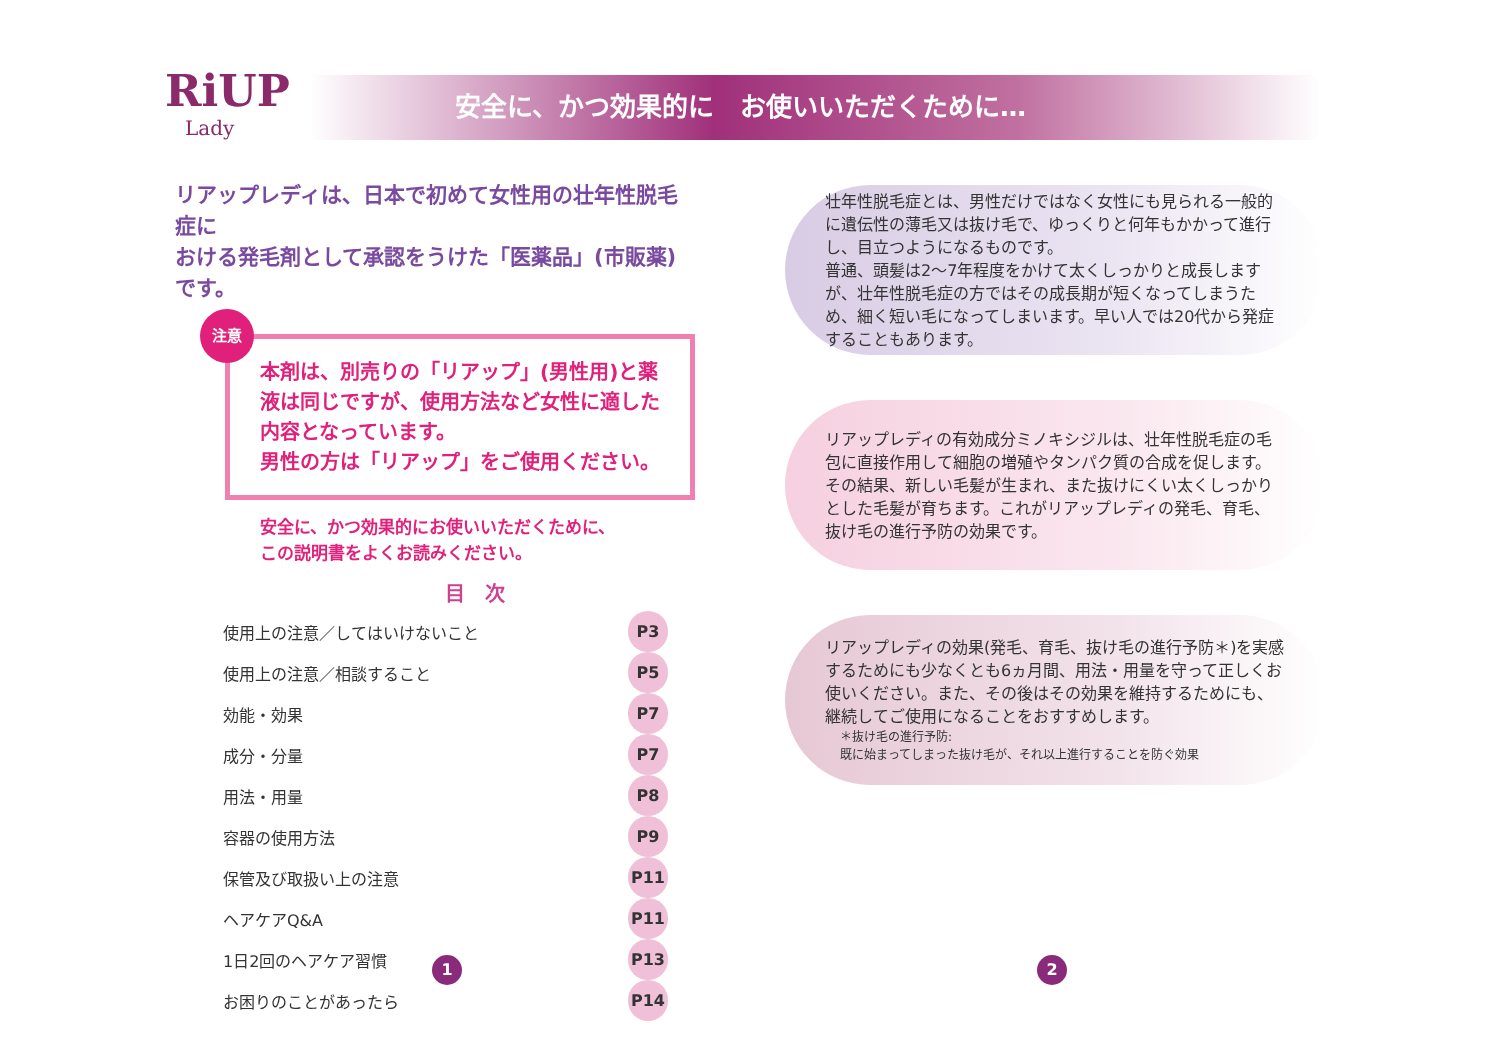RiUP
Lady
安全に、かつ効果的に　お使いいただくために…
リアップレディは、日本で初めて女性用の壮年性脱毛症に
おける発毛剤として承認をうけた「医薬品」(市販薬)です。
注意
本剤は、別売りの「リアップ」(男性用)と薬液は同じですが、使用方法など女性に適した内容となっています。
男性の方は「リアップ」をご使用ください。
安全に、かつ効果的にお使いいただくために、
この説明書をよくお読みください。
目　次
| 使用上の注意／してはいけないこと | P3 |
| 使用上の注意／相談すること | P5 |
| 効能・効果 | P7 |
| 成分・分量 | P7 |
| 用法・用量 | P8 |
| 容器の使用方法 | P9 |
| 保管及び取扱い上の注意 | P11 |
| ヘアケアQ&A | P11 |
| 1日2回のヘアケア習慣 | P13 |
| お困りのことがあったら | P14 |
壮年性脱毛症とは、男性だけではなく女性にも見られる一般的に遺伝性の薄毛又は抜け毛で、ゆっくりと何年もかかって進行し、目立つようになるものです。
普通、頭髪は2〜7年程度をかけて太くしっかりと成長しますが、壮年性脱毛症の方ではその成長期が短くなってしまうため、細く短い毛になってしまいます。早い人では20代から発症することもあります。
リアップレディの有効成分ミノキシジルは、壮年性脱毛症の毛包に直接作用して細胞の増殖やタンパク質の合成を促します。その結果、新しい毛髪が生まれ、また抜けにくい太くしっかりとした毛髪が育ちます。これがリアップレディの発毛、育毛、抜け毛の進行予防の効果です。
リアップレディの効果(発毛、育毛、抜け毛の進行予防＊)を実感するためにも少なくとも6ヵ月間、用法・用量を守って正しくお使いください。また、その後はその効果を維持するためにも、継続してご使用になることをおすすめします。
＊抜け毛の進行予防:
既に始まってしまった抜け毛が、それ以上進行することを防ぐ効果
1 2